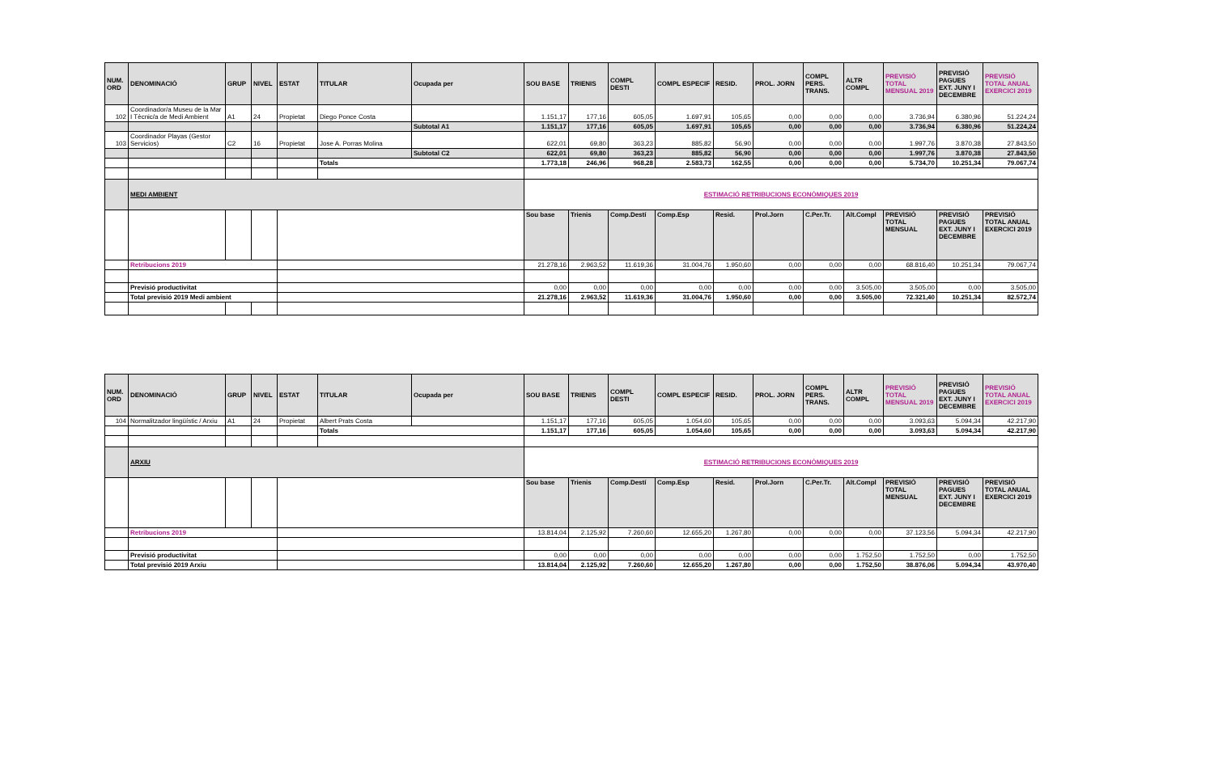| NUM. ORD | DENOMINACIÓ | GRUP | NIVEL | ESTAT | TITULAR | Ocupada per | SOU BASE | TRIENIS | COMPL DESTI | COMPL ESPECIF | RESID. | PROL. JORN | COMPL PERS. TRANS. | ALTR COMPL | PREVISIÓ TOTAL MENSUAL 2019 | PREVISIÓ PAGUES EXT. JUNY I DECEMBRE | PREVISIÓ TOTAL ANUAL EXERCICI 2019 |
| --- | --- | --- | --- | --- | --- | --- | --- | --- | --- | --- | --- | --- | --- | --- | --- | --- | --- |
| 102 | Coordinador/a Museu de la Mar I Tècnic/a de Medi Ambient | A1 | 24 | Propietat | Diego Ponce Costa | | 1.151,17 | 177,16 | 605,05 | 1.697,91 | 105,65 | 0,00 | 0,00 | 0,00 | 3.736,94 | 6.380,96 | 51.224,24 |
| | | | | | | Subtotal A1 | 1.151,17 | 177,16 | 605,05 | 1.697,91 | 105,65 | 0,00 | 0,00 | 0,00 | 3.736,94 | 6.380,96 | 51.224,24 |
| 103 | Coordinador Playas (Gestor Servicios) | C2 | 16 | Propietat | Jose A. Porras Molina | | 622,01 | 69,80 | 363,23 | 885,82 | 56,90 | 0,00 | 0,00 | 0,00 | 1.997,76 | 3.870,38 | 27.843,50 |
| | | | | | | Subtotal C2 | 622,01 | 69,80 | 363,23 | 885,82 | 56,90 | 0,00 | 0,00 | 0,00 | 1.997,76 | 3.870,38 | 27.843,50 |
| | | | | | Totals | | 1.773,18 | 246,96 | 968,28 | 2.583,73 | 162,55 | 0,00 | 0,00 | 0,00 | 5.734,70 | 10.251,34 | 79.067,74 |
| | MEDI AMBIENT | | | | | | ESTIMACIÓ RETRIBUCIONS ECONÒMIQUES 2019 | | | | | | | | | | |
| | | | | | | | Sou base | Trienis | Comp.Destí | Comp.Esp | Resid. | Prol.Jorn | C.Per.Tr. | Alt.Compl | PREVISIÓ TOTAL MENSUAL | PREVISIÓ PAGUES EXT. JUNY I DECEMBRE | PREVISIÓ TOTAL ANUAL EXERCICI 2019 |
| | Retribucions 2019 | | | | | | 21.278,16 | 2.963,52 | 11.619,36 | 31.004,76 | 1.950,60 | 0,00 | 0,00 | 0,00 | 68.816,40 | 10.251,34 | 79.067,74 |
| | Previsió productivitat | | | | | | 0,00 | 0,00 | 0,00 | 0,00 | 0,00 | 0,00 | 0,00 | 3.505,00 | 3.505,00 | 0,00 | 3.505,00 |
| | Total previsió 2019 Medi ambient | | | | | | 21.278,16 | 2.963,52 | 11.619,36 | 31.004,76 | 1.950,60 | 0,00 | 0,00 | 3.505,00 | 72.321,40 | 10.251,34 | 82.572,74 |
| NUM. ORD | DENOMINACIÓ | GRUP | NIVEL | ESTAT | TITULAR | Ocupada per | SOU BASE | TRIENIS | COMPL DESTI | COMPL ESPECIF | RESID. | PROL. JORN | COMPL PERS. TRANS. | ALTR COMPL | PREVISIÓ TOTAL MENSUAL 2019 | PREVISIÓ PAGUES EXT. JUNY I DECEMBRE | PREVISIÓ TOTAL ANUAL EXERCICI 2019 |
| --- | --- | --- | --- | --- | --- | --- | --- | --- | --- | --- | --- | --- | --- | --- | --- | --- | --- |
| 104 | Normalitzador lingüístic / Arxiu | A1 | 24 | Propietat | Albert Prats Costa | | 1.151,17 | 177,16 | 605,05 | 1.054,60 | 105,65 | 0,00 | 0,00 | 0,00 | 3.093,63 | 5.094,34 | 42.217,90 |
| | | | | | Totals | | 1.151,17 | 177,16 | 605,05 | 1.054,60 | 105,65 | 0,00 | 0,00 | 0,00 | 3.093,63 | 5.094,34 | 42.217,90 |
| | ARXIU | | | | | | ESTIMACIÓ RETRIBUCIONS ECONÒMIQUES 2019 | | | | | | | | | | |
| | | | | | | | Sou base | Trienis | Comp.Destí | Comp.Esp | Resid. | Prol.Jorn | C.Per.Tr. | Alt.Compl | PREVISIÓ TOTAL MENSUAL | PREVISIÓ PAGUES EXT. JUNY I DECEMBRE | PREVISIÓ TOTAL ANUAL EXERCICI 2019 |
| | Retribucions 2019 | | | | | | 13.814,04 | 2.125,92 | 7.260,60 | 12.655,20 | 1.267,80 | 0,00 | 0,00 | 0,00 | 37.123,56 | 5.094,34 | 42.217,90 |
| | Previsió productivitat | | | | | | 0,00 | 0,00 | 0,00 | 0,00 | 0,00 | 0,00 | 0,00 | 1.752,50 | 1.752,50 | 0,00 | 1.752,50 |
| | Total previsió 2019 Arxiu | | | | | | 13.814,04 | 2.125,92 | 7.260,60 | 12.655,20 | 1.267,80 | 0,00 | 0,00 | 1.752,50 | 38.876,06 | 5.094,34 | 43.970,40 |